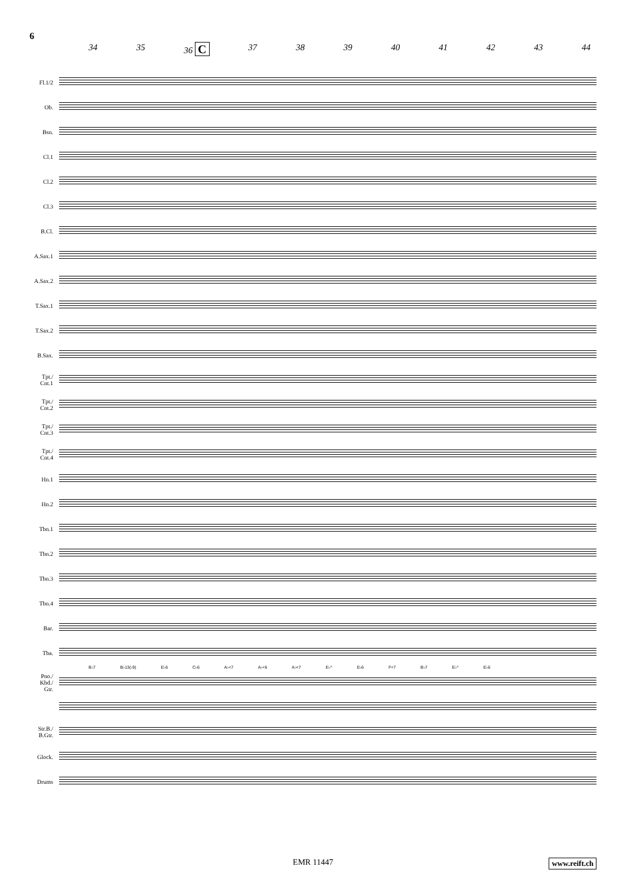6
34 35 36 C 37 38 39 40 41 42 43 44
Fl.1/2
Ob.
Bsn.
Cl.1
Cl.2
Cl.3
B.Cl.
A.Sax.1
A.Sax.2
T.Sax.1
T.Sax.2
B.Sax.
Tpt./
Cnt.1
Tpt./
Cnt.2
Tpt./
Cnt.3
Tpt./
Cnt.4
Hn.1
Hn.2
Tbn.1
Tbn.2
Tbn.3
Tbn.4
Bar.
Tba.
B♭7 B♭13(♭9) E♭6 C♭6 A♭<7 A♭<6 A♭<7 E♭^ E♭6 F<7 B♭7 E♭^ E♭6
Pno./
Kbd./
Gtr.
Str.B./
B.Gtr.
Glock.
Drums
EMR 11447 www.reift.ch